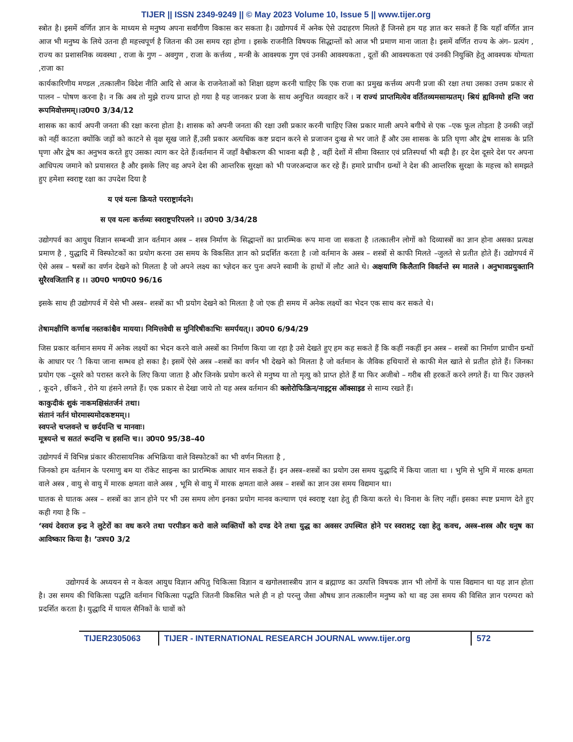TIJER || ISSN 2349-9249 || © May 2023 Volume 10, Issue 5 || www.tijer.org
स्त्रोत है। इसमें वर्णित ज्ञान के माध्यम से मनुष्य अपना सर्वांगीण विकास कर सकता है। उद्योगपर्व में अनेक ऐसे उदाहरण मिलते हैं जिनसे हम यह ज्ञात कर सकते हैं कि यहाँ वर्णित ज्ञान आज भी मनुष्य के लिये उतना ही महत्त्वपूर्ण है जितना की उस समय रहा होगा । इसके राजनीति विषयक सिद्धान्तों को आज भी प्रमाण माना जाता है। इसमें वर्णित राज्य के अंग– प्रत्यंग , राज्य का प्रशासनिक व्यवस्था , राजा के गुण – अवगुण , राजा के कर्त्तव्य , मन्त्री के आवश्यक गुण एवं उनकी आवश्यकता , दूतों की आवश्यकता एवं उनकी नियुक्ति हेतु आवश्यक योग्यता ,राजा का
कार्यकारिणीय मण्डल ,तत्कालीन विदेश नीति आदि से आज के राजनेताओं को शिक्षा ग्रहण करनी चाहिए कि एक राजा का प्रमुख कर्त्तव्य अपनी प्रजा की रक्षा तथा उसका उत्तम प्रकार से पालन – पोषण करना है। न कि अब तो मुझे राज्य प्राप्त हो गया है यह जानकर प्रजा के साथ अनुचित व्यवहार करें । न राज्यं प्राप्तमित्येव वर्तितव्यमसाम्प्रतम्। श्रियं ह्यविनयो हन्ति जरा रूपमिवोत्तमम्।।उ0प0 3/34/12
शासक का कार्य अपनी जनता की रक्षा करना होता है। शासक को अपनी जनता की रक्षा उसी प्रकार करनी चाहिए जिस प्रकार माली अपने बगीचे से एक –एक फूल तोड़ता है उनकी जड़ों को नहीं काटता क्योंकि जड़ों को काटने से वृक्ष सूख जाते हैं,उसी प्रकार अत्यधिक कष्ट प्रदान करने से प्रजाजन दुःख से भर जाते हैं और उस शासक के प्रति घृणा और द्वेष शासक के प्रति घृणा और द्वेष का अनुभव करते हुए उसका त्याग कर देते हैं।वर्तमान में जहाँ वैश्वीकरण की भावना बढ़ी है , वहीं देशों में सीमा विस्तार एवं प्रतिस्पर्धा भी बढ़ी है। हर देश दूसरे देश पर अपना आधिपत्य जमाने को प्रयासरत है और इसके लिए वह अपने देश की आन्तरिक सुरक्षा को भी पजरअन्दाज कर रहे हैं। हमारे प्राचीन ग्रन्थों ने देश की आन्तरिक सुरक्षा के महत्त्व को समझते हुए हमेशा स्वराष्ट्र रक्षा का उपदेश दिया है
य एवं यत्नः क्रियते परराष्ट्रार्मदने।
स एव यत्नः कर्त्तव्यः स्वराष्ट्रपरिपलने ।। उ0प0 3/34/28
उद्योगपर्व का आयुध विज्ञान सम्बन्धी ज्ञान वर्तमान अस्त्र – शस्त्र निर्माण के सिद्धान्तों का प्रारम्भिक रूप माना जा सकता है ।तत्कालीन लोगों को दिव्यास्त्रों का ज्ञान होना असका प्रत्यक्ष प्रमाण है , युद्धादि में विस्फोटकों का प्रयोग करना उस समय के विकसित ज्ञान को प्रदर्शित करता है ।जो वर्तमान के अस्त्र – शस्त्रों से काफी मिलते –जुलते से प्रतीत होते हैं। उद्योगपर्व में ऐसे अस्त्र – षस्त्रों का वर्णन देखने को मिलता है जो अपने लक्ष्य का भ्ज्ञेदन कर पुनः अपने स्वामी के हाथों में लौट आते थे। अक्षयाणि किलैतानि विवर्तन्ते स्म मातले । अनुभावप्रयुक्तानि सुरैरवजितानि ह ।। उ0प0 भग0प0 96/16
इसके साथ ही उद्योगपर्व में येसे भी अस्त्र– शस्त्रों का भी प्रयोग देखने को मिलता है जो एक ही समय में अनेक लक्ष्यों का भेदन एक साथ कर सकते थे।
तेषामक्षीणि कर्णाश्च नस्तकांश्चैव मायया। निमित्तवेधी स मुनिरिषीकाभिः समर्पयत्।। उ0प0 6/94/29
जिस प्रकार वर्तमान समय में अनेक लक्ष्यों का भेदन करने वाले अस्त्रों का निर्माण किया जा रहा है उसे देखते हुए हम कह सकते हैं कि कहीं नकहीं इन अस्त्र – शस्त्रों का निर्माण प्राचीन ग्रन्थों के आधार पर ी किया जाना सम्भव हो सका है। इसमें ऐसे अस्त्र –शस्त्रों का वर्णन भी देखने को मिलता है जो वर्तमान के जैविक हथियारों से काफी मेल खाते से प्रतीत होते हैं। जिनका प्रयोग एक –दूसरे को परास्त करने के लिए किया जाता है और जिनके प्रयोग करने से मनुष्य या तो मृत्यु को प्राप्त होते हैं या फिर अजीबो – गरीब सी हरकतें करने लगते हैं। या फिर उछलने , कूदने , छींकने , रोने या हंसने लगते हैं। एक प्रकार से देखा जाये तो यह अस्त्र वर्तमान की क्लोरोफिक्रिन/नाइट्रस ऑक्साइड से साम्य रखते हैं।
काकुदीकं शुकं नाकमक्षिसंतर्जनं तथा।
संतानं नर्तनं घोरमास्यमोदकष्टमम्।।
स्वपन्ते चप्लवन्ते च छर्दयन्ति च मानवाः।
मूत्रयन्ते च सततं रूदन्ति च हसन्ति च।। उ0प0 95/38–40
उद्योगपर्व में विभिन्न प्रंकार कीरासायनिक अभिक्रिया वाले विस्फोटकों का भी वर्णन मिलता है ,
जिनको हम वर्तमान के परमाणु बम या रॉकेट साइन्स का प्रारम्भिक आधार मान सकते हैं। इन अस्त्र–शस्त्रों का प्रयोग उस समय युद्धादि में किया जाता था । भुमि से भुमि में मारक क्षमता वाले अस्त्र , वायु से वायु में मारक क्षमता वाले अस्त्र , भूमि से वायु में मारक क्षमता वाले अस्त्र – शस्त्रों का ज्ञान उस समय विद्यमान था।
घातक से घातक अस्त्र – शस्त्रों का ज्ञान होने पर भी उस समय लोग इनका प्रयोग मानव कल्याण एवं स्वराष्ट्र रक्षा हेतु ही किया करते थे। विनाश के लिए नहीं। इसका स्पष्ट प्रमाण देते हुए कही गया है कि –
‘स्वयं देवराज इन्द्र ने लुटेरों का वध करने तथा परपीडन करो वाले व्यक्तियों को दण्ड देने तथा युद्ध का अवसर उपस्थित होने पर स्वराशट्र रक्षा हेतु कवच, अस्त्र–शस्त्र और धनुष का आविष्कार किया है। ’उत्रप0 3/2
उद्योगपर्व के अध्ययन से न केवल आयुध विज्ञान अपितु चिकित्सा विज्ञान व खगोलशास्त्रीय ज्ञान व ब्रह्माण्ड का उत्पत्ति विषयक ज्ञान भी लोगों के पास विद्यमान था यह ज्ञान होता है। उस समय की चिकित्सा पद्धति वर्तमान चिकित्सा पद्धति जितनी विकसित भले ही न हो परन्तु जैसा औषध ज्ञान तत्कालीन मनुष्य को था वह उस समय की विसित ज्ञान परम्परा को प्रदर्शित करता है। युद्धादि में घायल सैनिकों के घावों को
TIJER2305063 TIJER - INTERNATIONAL RESEARCH JOURNAL www.tijer.org 572